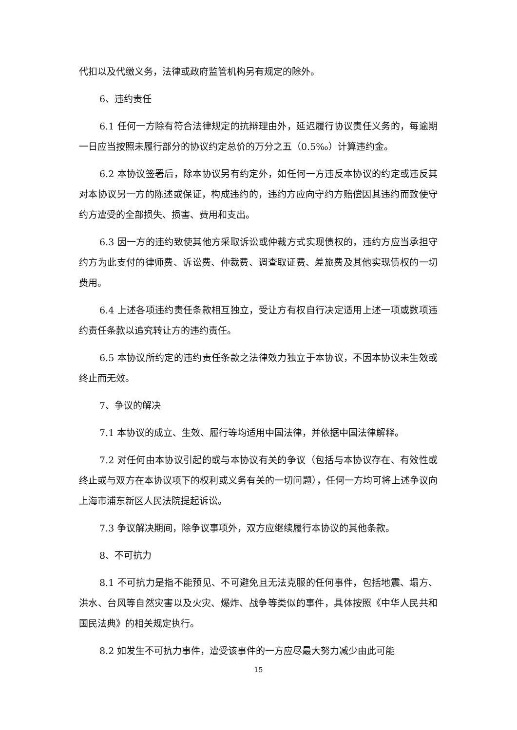代扣以及代缴义务，法律或政府监管机构另有规定的除外。
6、违约责任
6.1 任何一方除有符合法律规定的抗辩理由外，延迟履行协议责任义务的，每逾期一日应当按照未履行部分的协议约定总价的万分之五（0.5‰）计算违约金。
6.2 本协议签署后，除本协议另有约定外，如任何一方违反本协议的约定或违反其对本协议另一方的陈述或保证，构成违约的，违约方应向守约方赔偿因其违约而致使守约方遭受的全部损失、损害、费用和支出。
6.3 因一方的违约致使其他方采取诉讼或仲裁方式实现债权的，违约方应当承担守约方为此支付的律师费、诉讼费、仲裁费、调查取证费、差旅费及其他实现债权的一切费用。
6.4 上述各项违约责任条款相互独立，受让方有权自行决定适用上述一项或数项违约责任条款以追究转让方的违约责任。
6.5 本协议所约定的违约责任条款之法律效力独立于本协议，不因本协议未生效或终止而无效。
7、争议的解决
7.1 本协议的成立、生效、履行等均适用中国法律，并依据中国法律解释。
7.2 对任何由本协议引起的或与本协议有关的争议（包括与本协议存在、有效性或终止或与双方在本协议项下的权利或义务有关的一切问题），任何一方均可将上述争议向上海市浦东新区人民法院提起诉讼。
7.3 争议解决期间，除争议事项外，双方应继续履行本协议的其他条款。
8、不可抗力
8.1 不可抗力是指不能预见、不可避免且无法克服的任何事件，包括地震、塌方、洪水、台风等自然灾害以及火灾、爆炸、战争等类似的事件，具体按照《中华人民共和国民法典》的相关规定执行。
8.2 如发生不可抗力事件，遭受该事件的一方应尽最大努力减少由此可能
15